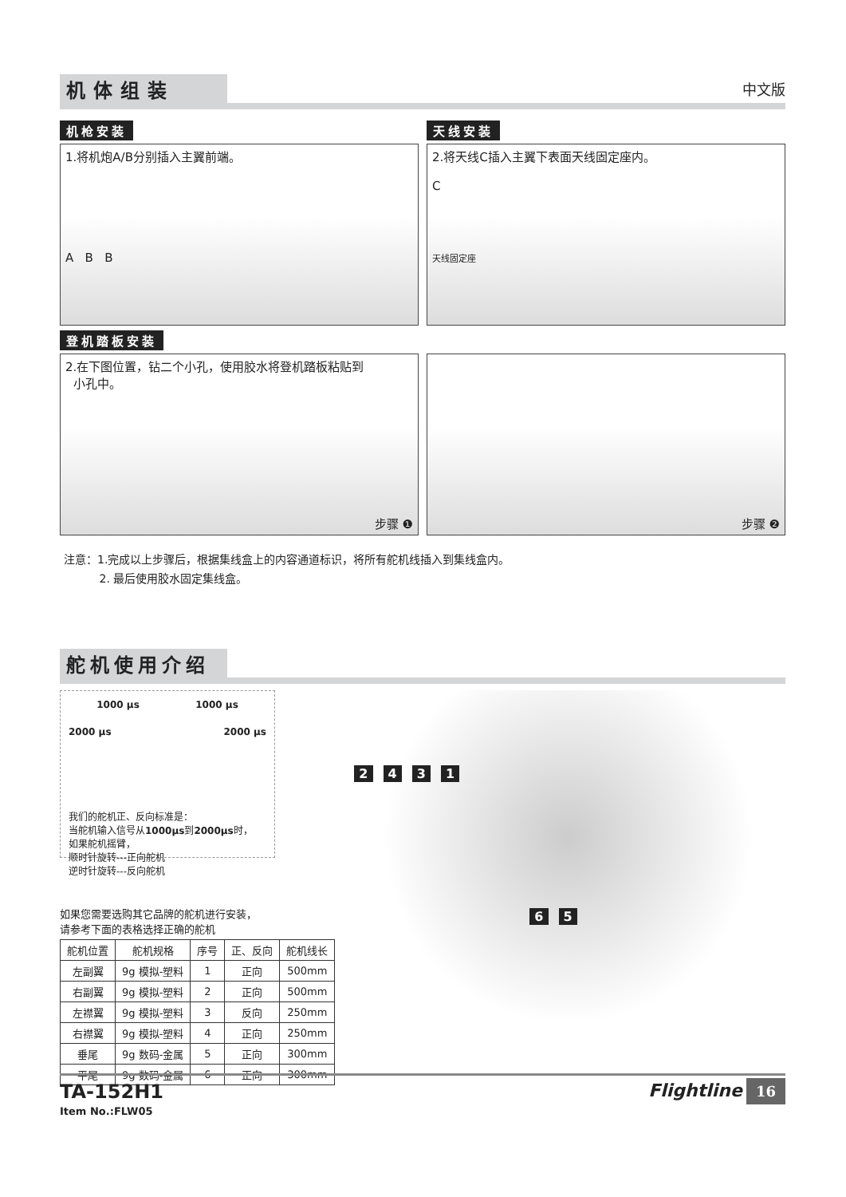机体组装
中文版
机枪安装 天线安装
1.将机炮A/B分别插入主翼前端。
A B B
2.将天线C插入主翼下表面天线固定座内。
C
天线固定座
登机踏板安装
2.在下图位置，钻二个小孔，使用胶水将登机踏板粘贴到
小孔中。
步骤 ❶
步骤 ❷
注意：1.完成以上步骤后，根据集线盒上的内容通道标识，将所有舵机线插入到集线盒内。
2. 最后使用胶水固定集线盒。
舵机使用介绍
1000 μs 1000 μs
2000 μs 2000 μs
我们的舵机正、反向标准是：
当舵机输入信号从1000μs到2000μs时，
如果舵机摇臂，
顺时针旋转---正向舵机
逆时针旋转---反向舵机
如果您需要选购其它品牌的舵机进行安装，
请参考下面的表格选择正确的舵机
| 舵机位置 | 舵机规格 | 序号 | 正、反向 | 舵机线长 |
| --- | --- | --- | --- | --- |
| 左副翼 | 9g 模拟-塑料 | 1 | 正向 | 500mm |
| 右副翼 | 9g 模拟-塑料 | 2 | 正向 | 500mm |
| 左襟翼 | 9g 模拟-塑料 | 3 | 反向 | 250mm |
| 右襟翼 | 9g 模拟-塑料 | 4 | 正向 | 250mm |
| 垂尾 | 9g 数码-金属 | 5 | 正向 | 300mm |
| 平尾 | 9g 数码-金属 | 6 | 正向 | 300mm |
2 4 3 1
6 5
TA-152H1
Item No.:FLW05
Flightline 16